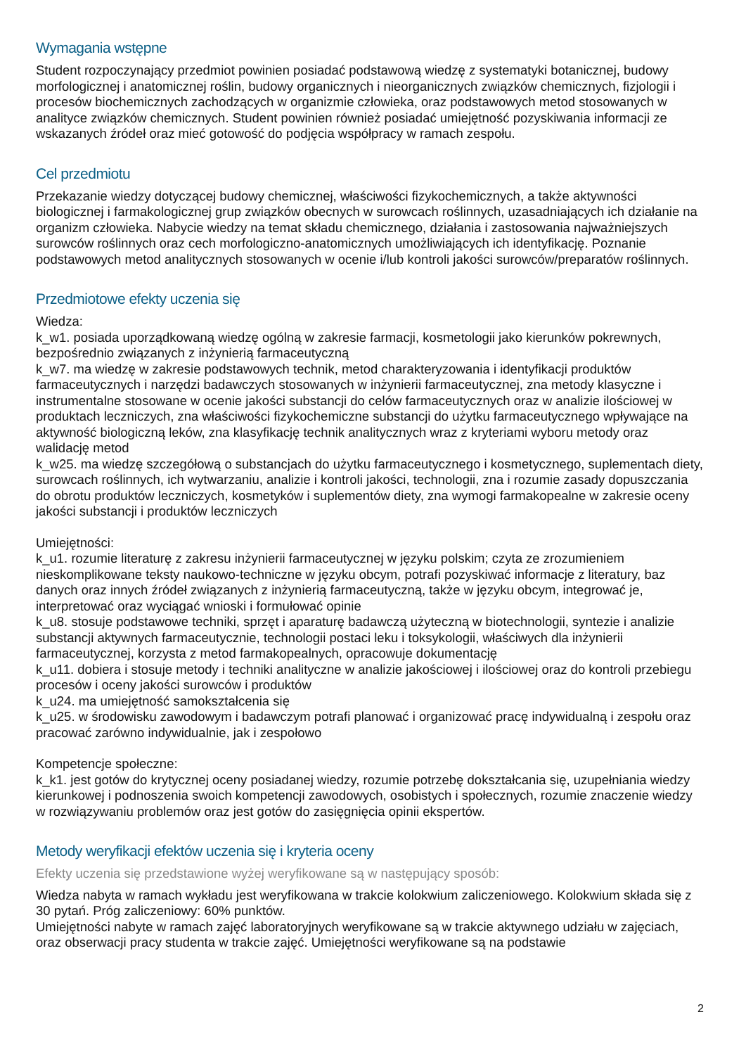Wymagania wstępne
Student rozpoczynający przedmiot powinien posiadać podstawową wiedzę z systematyki botanicznej, budowy morfologicznej i anatomicznej roślin, budowy organicznych i nieorganicznych związków chemicznych, fizjologii i procesów biochemicznych zachodzących w organizmie człowieka, oraz podstawowych metod stosowanych w analityce związków chemicznych. Student powinien również posiadać umiejętność pozyskiwania informacji ze wskazanych źródeł oraz mieć gotowość do podjęcia współpracy w ramach zespołu.
Cel przedmiotu
Przekazanie wiedzy dotyczącej budowy chemicznej, właściwości fizykochemicznych, a także aktywności biologicznej i farmakologicznej grup związków obecnych w surowcach roślinnych, uzasadniających ich działanie na organizm człowieka. Nabycie wiedzy na temat składu chemicznego, działania i zastosowania najważniejszych surowców roślinnych oraz cech morfologiczno-anatomicznych umożliwiających ich identyfikację. Poznanie podstawowych metod analitycznych stosowanych w ocenie i/lub kontroli jakości surowców/preparatów roślinnych.
Przedmiotowe efekty uczenia się
Wiedza:
k_w1. posiada uporządkowaną wiedzę ogólną w zakresie farmacji, kosmetologii jako kierunków pokrewnych, bezpośrednio związanych z inżynierią farmaceutyczną
k_w7. ma wiedzę w zakresie podstawowych technik, metod charakteryzowania i identyfikacji produktów farmaceutycznych i narzędzi badawczych stosowanych w inżynierii farmaceutycznej, zna metody klasyczne i instrumentalne stosowane w ocenie jakości substancji do celów farmaceutycznych oraz w analizie ilościowej w produktach leczniczych, zna właściwości fizykochemiczne substancji do użytku farmaceutycznego wpływające na aktywność biologiczną leków, zna klasyfikację technik analitycznych wraz z kryteriami wyboru metody oraz walidację metod
k_w25. ma wiedzę szczegółową o substancjach do użytku farmaceutycznego i kosmetycznego, suplementach diety, surowcach roślinnych, ich wytwarzaniu, analizie i kontroli jakości, technologii, zna i rozumie zasady dopuszczania do obrotu produktów leczniczych, kosmetyków i suplementów diety, zna wymogi farmakopealne w zakresie oceny jakości substancji i produktów leczniczych
Umiejętności:
k_u1. rozumie literaturę z zakresu inżynierii farmaceutycznej w języku polskim; czyta ze zrozumieniem nieskomplikowane teksty naukowo-techniczne w języku obcym, potrafi pozyskiwać informacje z literatury, baz danych oraz innych źródeł związanych z inżynierią farmaceutyczną, także w języku obcym, integrować je, interpretować oraz wyciągać wnioski i formułować opinie
k_u8. stosuje podstawowe techniki, sprzęt i aparaturę badawczą użyteczną w biotechnologii, syntezie i analizie substancji aktywnych farmaceutycznie, technologii postaci leku i toksykologii, właściwych dla inżynierii farmaceutycznej, korzysta z metod farmakopealnych, opracowuje dokumentację
k_u11. dobiera i stosuje metody i techniki analityczne w analizie jakościowej i ilościowej oraz do kontroli przebiegu procesów i oceny jakości surowców i produktów
k_u24. ma umiejętność samokształcenia się
k_u25. w środowisku zawodowym i badawczym potrafi planować i organizować pracę indywidualną i zespołu oraz pracować zarówno indywidualnie, jak i zespołowo
Kompetencje społeczne:
k_k1. jest gotów do krytycznej oceny posiadanej wiedzy, rozumie potrzebę dokształcania się, uzupełniania wiedzy kierunkowej i podnoszenia swoich kompetencji zawodowych, osobistych i społecznych, rozumie znaczenie wiedzy w rozwiązywaniu problemów oraz jest gotów do zasięgnięcia opinii ekspertów.
Metody weryfikacji efektów uczenia się i kryteria oceny
Efekty uczenia się przedstawione wyżej weryfikowane są w następujący sposób:
Wiedza nabyta w ramach wykładu jest weryfikowana w trakcie kolokwium zaliczeniowego. Kolokwium składa się z 30 pytań. Próg zaliczeniowy: 60% punktów.
Umiejętności nabyte w ramach zajęć laboratoryjnych weryfikowane są w trakcie aktywnego udziału w zajęciach, oraz obserwacji pracy studenta w trakcie zajęć. Umiejętności weryfikowane są na podstawie
2